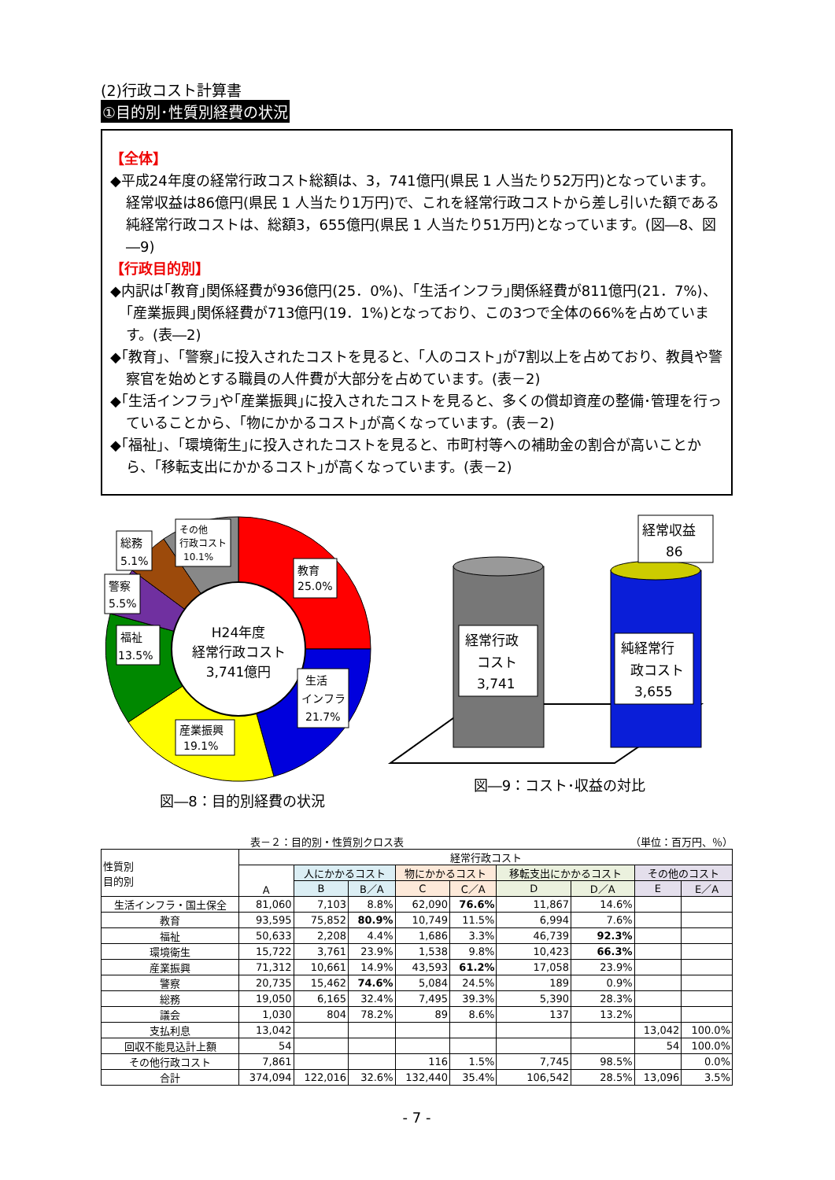(2)行政コスト計算書
①目的別･性質別経費の状況
【全体】
◆平成24年度の経常行政コスト総額は、3，741億円(県民 1 人当たり52万円)となっています。経常収益は86億円(県民 1 人当たり1万円)で、これを経常行政コストから差し引いた額である純経常行政コストは、総額3，655億円(県民 1 人当たり51万円)となっています。(図―8、図―9)
【行政目的別】
◆内訳は｢教育｣関係経費が936億円(25．0%)、｢生活インフラ｣関係経費が811億円(21．7%)、｢産業振興｣関係経費が713億円(19．1%)となっており、この3つで全体の66%を占めています。(表―2)
◆｢教育｣、｢警察｣に投入されたコストを見ると、｢人のコスト｣が7割以上を占めており、教員や警察官を始めとする職員の人件費が大部分を占めています。(表－2)
◆｢生活インフラ｣や｢産業振興｣に投入されたコストを見ると、多くの償却資産の整備･管理を行っていることから、｢物にかかるコスト｣が高くなっています。(表－2)
◆｢福祉｣、｢環境衛生｣に投入されたコストを見ると、市町村等への補助金の割合が高いことから、｢移転支出にかかるコスト｣が高くなっています。(表－2)
H24年度
経常行政コスト
3,741億円
教育
25.0%
生活
インフラ
21.7%
産業振興
19.1%
福祉
13.5%
警察
5.5%
総務
5.1%
その他
行政コスト
10.1%
図―8：目的別経費の状況
経常行政
コスト
3,741
純経常行
政コスト
3,655
経常収益
86
図―9：コスト･収益の対比
表－２：目的別・性質別クロス表 （単位：百万円、％）
| 性質別 目的別 | 経常行政コスト | | | | | | | | |
| --- | --- | --- | --- | --- | --- | --- | --- | --- | --- |
| | A | 人にかかるコスト | | 物にかかるコスト | | 移転支出にかかるコスト | | その他のコスト | |
| | | B | B／A | C | C／A | D | D／A | E | E／A |
| 生活インフラ・国土保全 | 81,060 | 7,103 | 8.8% | 62,090 | 76.6% | 11,867 | 14.6% | | |
| 教育 | 93,595 | 75,852 | 80.9% | 10,749 | 11.5% | 6,994 | 7.6% | | |
| 福祉 | 50,633 | 2,208 | 4.4% | 1,686 | 3.3% | 46,739 | 92.3% | | |
| 環境衛生 | 15,722 | 3,761 | 23.9% | 1,538 | 9.8% | 10,423 | 66.3% | | |
| 産業振興 | 71,312 | 10,661 | 14.9% | 43,593 | 61.2% | 17,058 | 23.9% | | |
| 警察 | 20,735 | 15,462 | 74.6% | 5,084 | 24.5% | 189 | 0.9% | | |
| 総務 | 19,050 | 6,165 | 32.4% | 7,495 | 39.3% | 5,390 | 28.3% | | |
| 議会 | 1,030 | 804 | 78.2% | 89 | 8.6% | 137 | 13.2% | | |
| 支払利息 | 13,042 | | | | | | | 13,042 | 100.0% |
| 回収不能見込計上額 | 54 | | | | | | | 54 | 100.0% |
| その他行政コスト | 7,861 | | | 116 | 1.5% | 7,745 | 98.5% | | 0.0% |
| 合計 | 374,094 | 122,016 | 32.6% | 132,440 | 35.4% | 106,542 | 28.5% | 13,096 | 3.5% |
- 7 -